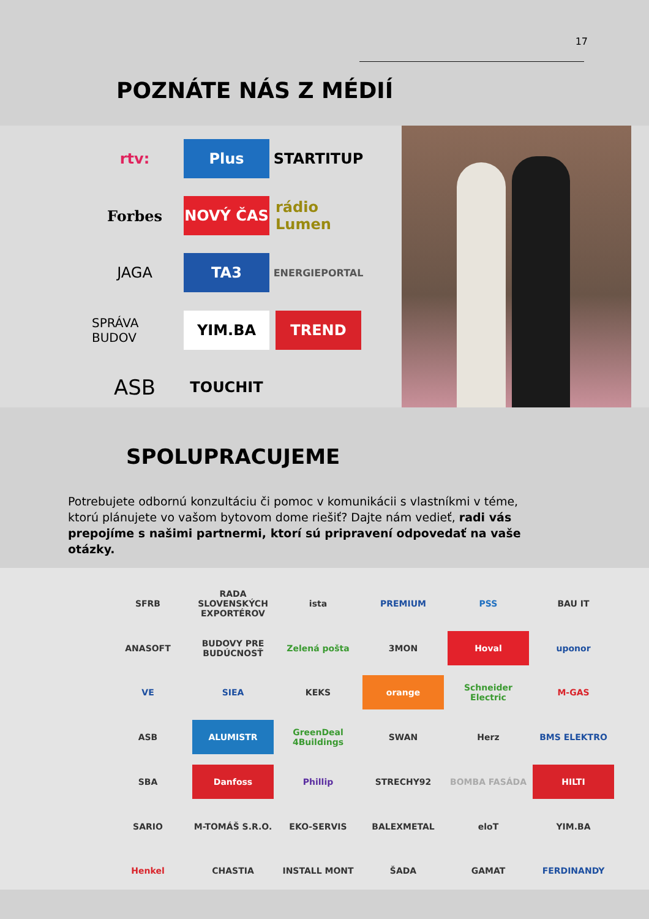17
POZNÁTE NÁS Z MÉDIÍ
rtv:
Plus
STARTITUP
Forbes
NOVÝ ČAS
rádio Lumen
JAGA
TA3
ENERGIEPORTAL
SPRÁVA BUDOV
YIM.BA
TREND
ASB
TOUCHIT
SPOLUPRACUJEME
Potrebujete odbornú konzultáciu či pomoc v komunikácii s vlastníkmi v téme, ktorú plánujete vo vašom bytovom dome riešiť? Dajte nám vedieť, radi vás prepojíme s našimi partnermi, ktorí sú pripravení odpovedať na vaše otázky.
SFRB
RADA SLOVENSKÝCH EXPORTÉROV
ista
PREMIUM
PSS
BAU IT
ANASOFT
BUDOVY PRE BUDÚCNOSŤ
Zelená pošta
3MON
Hoval
uponor
VE
SIEA
KEKS
orange
Schneider Electric
M-GAS
ASB
ALUMISTR
GreenDeal 4Buildings
SWAN
Herz
BMS ELEKTRO
SBA
Danfoss
Phillip
STRECHY92
BOMBA FASÁDA
HILTI
SARIO
M-TOMÁŠ S.R.O.
EKO-SERVIS
BALEXMETAL
eloT
YIM.BA
Henkel
CHASTIA
INSTALL MONT
ŠADA
GAMAT
FERDINANDY